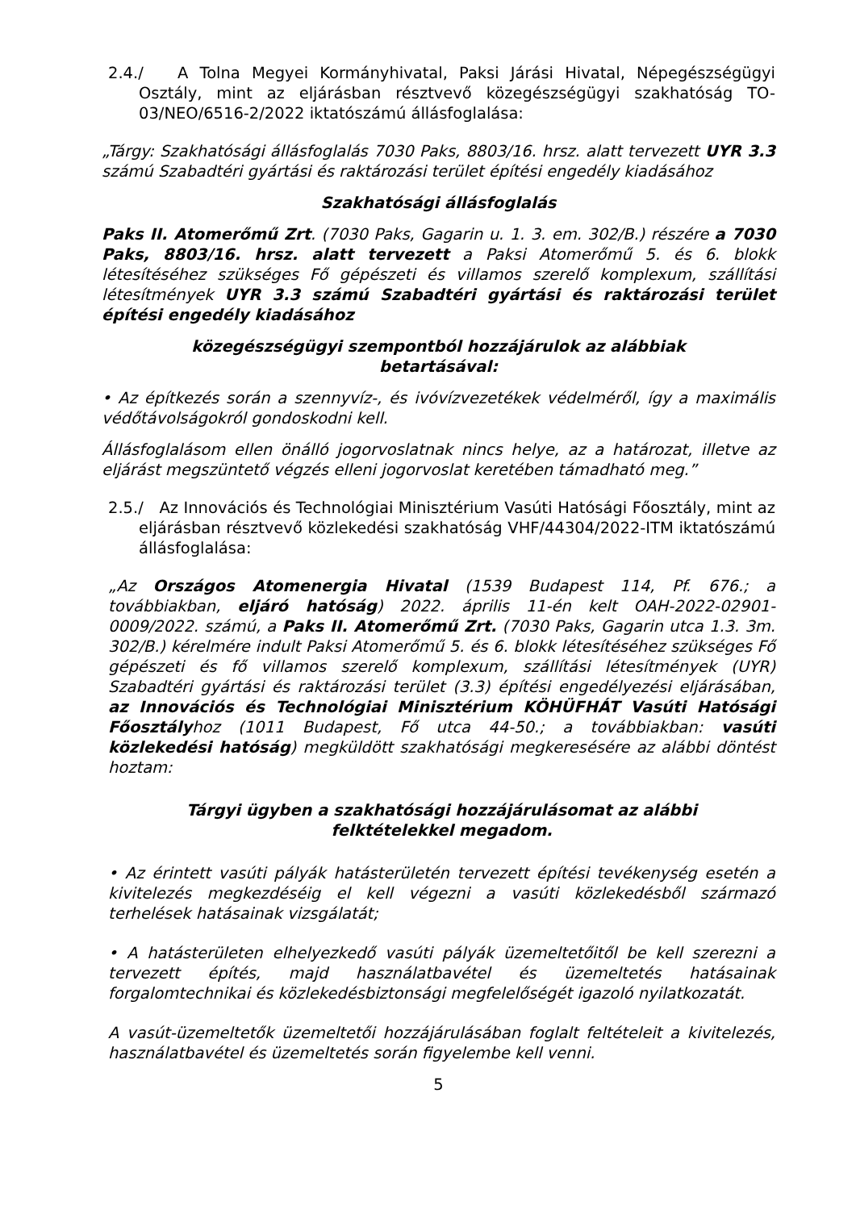2.4./ A Tolna Megyei Kormányhivatal, Paksi Járási Hivatal, Népegészségügyi Osztály, mint az eljárásban résztvevő közegészségügyi szakhatóság TO-03/NEO/6516-2/2022 iktatószámú állásfoglalása:
„Tárgy: Szakhatósági állásfoglalás 7030 Paks, 8803/16. hrsz. alatt tervezett UYR 3.3 számú Szabadtéri gyártási és raktározási terület építési engedély kiadásához
Szakhatósági állásfoglalás
Paks II. Atomerőmű Zrt. (7030 Paks, Gagarin u. 1. 3. em. 302/B.) részére a 7030 Paks, 8803/16. hrsz. alatt tervezett a Paksi Atomerőmű 5. és 6. blokk létesítéséhez szükséges Fő gépészeti és villamos szerelő komplexum, szállítási létesítmények UYR 3.3 számú Szabadtéri gyártási és raktározási terület építési engedély kiadásához
közegészségügyi szempontból hozzájárulok az alábbiak
betartásával:
• Az építkezés során a szennyvíz-, és ivóvízvezetékek védelméről, így a maximális védőtávolságokról gondoskodni kell.
Állásfoglalásom ellen önálló jogorvoslatnak nincs helye, az a határozat, illetve az eljárást megszüntető végzés elleni jogorvoslat keretében támadható meg.”
2.5./ Az Innovációs és Technológiai Minisztérium Vasúti Hatósági Főosztály, mint az eljárásban résztvevő közlekedési szakhatóság VHF/44304/2022-ITM iktatószámú állásfoglalása:
„Az Országos Atomenergia Hivatal (1539 Budapest 114, Pf. 676.; a továbbiakban, eljáró hatóság) 2022. április 11-én kelt OAH-2022-02901-0009/2022. számú, a Paks II. Atomerőmű Zrt. (7030 Paks, Gagarin utca 1.3. 3m. 302/B.) kérelmére indult Paksi Atomerőmű 5. és 6. blokk létesítéséhez szükséges Fő gépészeti és fő villamos szerelő komplexum, szállítási létesítmények (UYR) Szabadtéri gyártási és raktározási terület (3.3) építési engedélyezési eljárásában, az Innovációs és Technológiai Minisztérium KÖHÜFHÁT Vasúti Hatósági Főosztályhoz (1011 Budapest, Fő utca 44-50.; a továbbiakban: vasúti közlekedési hatóság) megküldött szakhatósági megkeresésére az alábbi döntést hoztam:
Tárgyi ügyben a szakhatósági hozzájárulásomat az alábbi
felktételekkel megadom.
• Az érintett vasúti pályák hatásterületén tervezett építési tevékenység esetén a kivitelezés megkezdéséig el kell végezni a vasúti közlekedésből származó terhelések hatásainak vizsgálatát;
• A hatásterületen elhelyezkedő vasúti pályák üzemeltetőitől be kell szerezni a tervezett építés, majd használatbavétel és üzemeltetés hatásainak forgalomtechnikai és közlekedésbiztonsági megfelelőségét igazoló nyilatkozatát.
A vasút-üzemeltetők üzemeltetői hozzájárulásában foglalt feltételeit a kivitelezés, használatbavétel és üzemeltetés során figyelembe kell venni.
5